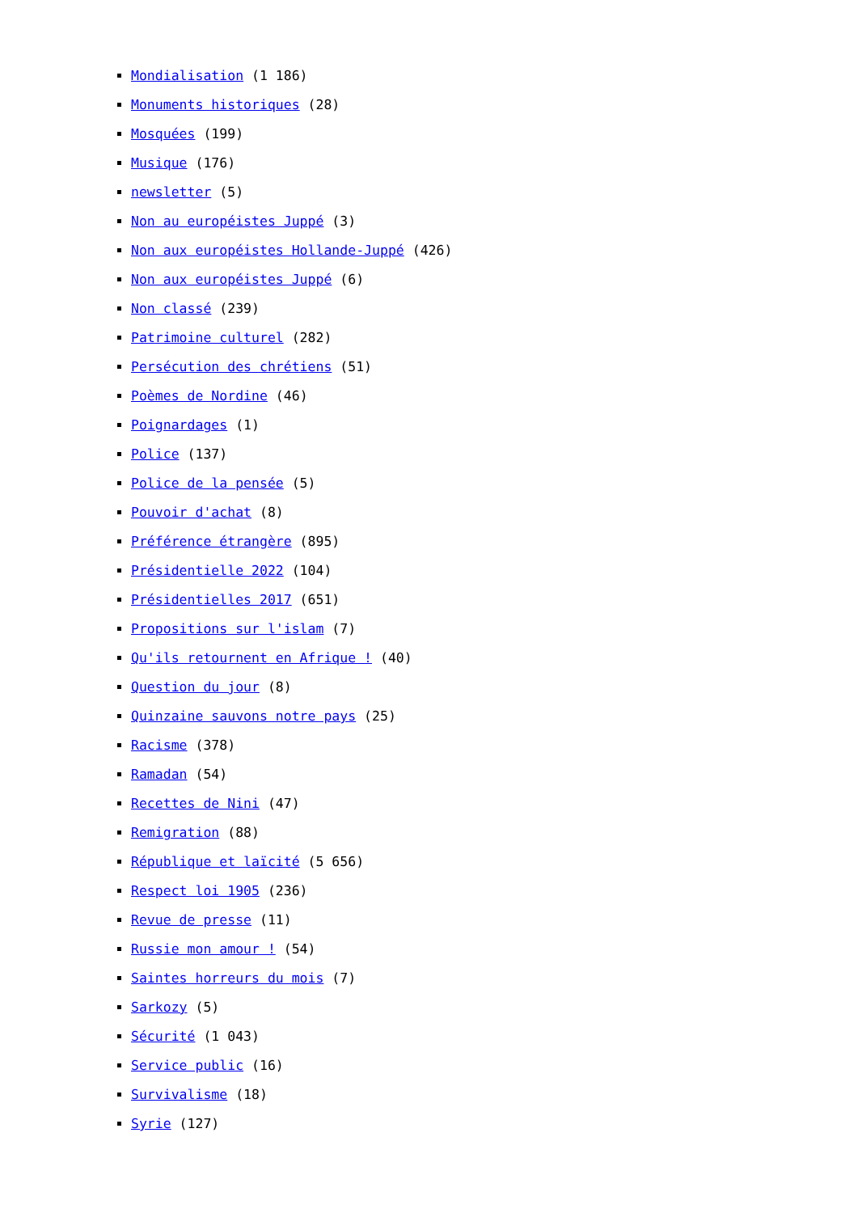Mondialisation (1 186)
Monuments historiques (28)
Mosquées (199)
Musique (176)
newsletter (5)
Non au européistes Juppé (3)
Non aux européistes Hollande-Juppé (426)
Non aux européistes Juppé (6)
Non classé (239)
Patrimoine culturel (282)
Persécution des chrétiens (51)
Poèmes de Nordine (46)
Poignardages (1)
Police (137)
Police de la pensée (5)
Pouvoir d'achat (8)
Préférence étrangère (895)
Présidentielle 2022 (104)
Présidentielles 2017 (651)
Propositions sur l'islam (7)
Qu'ils retournent en Afrique ! (40)
Question du jour (8)
Quinzaine sauvons notre pays (25)
Racisme (378)
Ramadan (54)
Recettes de Nini (47)
Remigration (88)
République et laïcité (5 656)
Respect loi 1905 (236)
Revue de presse (11)
Russie mon amour ! (54)
Saintes horreurs du mois (7)
Sarkozy (5)
Sécurité (1 043)
Service public (16)
Survivalisme (18)
Syrie (127)